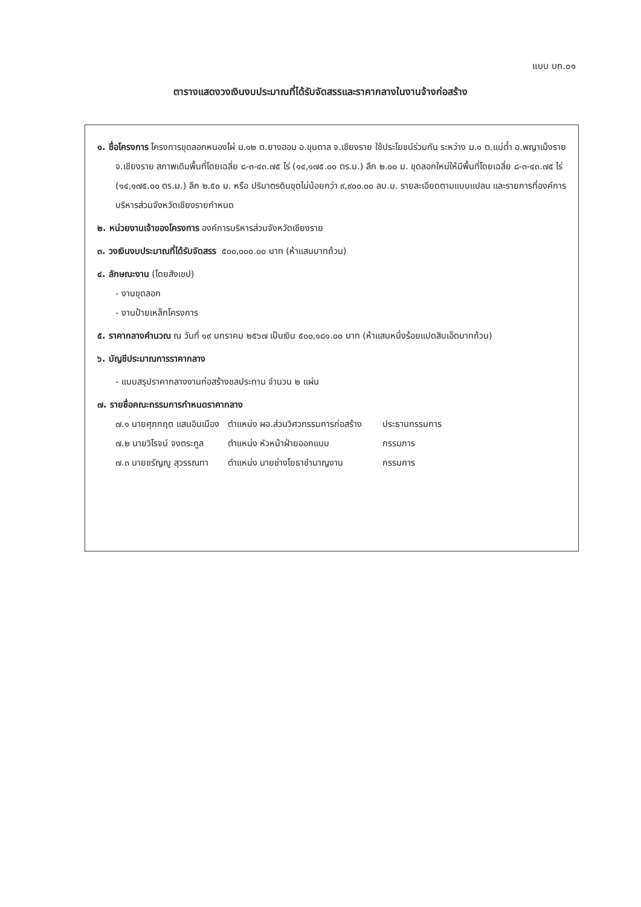แบบ บก.๐๑
ตารางแสดงวงเงินงบประมาณที่ได้รับจัดสรรและราคากลางในงานจ้างก่อสร้าง
๑. ชื่อโครงการ โครงการขุดลอกหนองไผ่ ม.๑๒ ต.ยางฮอม อ.ขุนตาล จ.เชียงราย ใช้ประโยชน์ร่วมกัน ระหว่าง ม.๑ ต.แม่ต๋ำ อ.พญาเม็งราย จ.เชียงราย สภาพเดิมพื้นที่โดยเฉลี่ย ๘-๓-๔๓.๗๕ ไร่ (๑๔,๑๗๕.๐๐ ตร.ม.) ลึก ๒.๐๐ ม. ขุดลอกใหม่ให้มีพื้นที่โดยเฉลี่ย ๘-๓-๔๓.๗๕ ไร่ (๑๔,๑๗๕.๐๐ ตร.ม.) ลึก ๒.๕๐ ม. หรือ ปริมาตรดินขุดไม่น้อยกว่า ๙,๙๐๐.๐๐ ลบ.ม. รายละเอียดตามแบบแปลน และรายการที่องค์การบริหารส่วนจังหวัดเชียงรายกำหนด
๒. หน่วยงานเจ้าของโครงการ องค์การบริหารส่วนจังหวัดเชียงราย
๓. วงเงินงบประมาณที่ได้รับจัดสรร ๕๐๐,๐๐๐.๐๐ บาท (ห้าแสนบาทถ้วน)
๔. ลักษณะงาน (โดยสังเขป)
- งานขุดลอก
- งานป้ายเหล็กโครงการ
๕. ราคากลางคำนวณ ณ วันที่ ๑๙ มกราคม ๒๕๖๗ เป็นเงิน ๕๐๐,๑๘๑.๐๐ บาท (ห้าแสนหนึ่งร้อยแปดสิบเอ็ดบาทถ้วน)
๖. บัญชีประมาณการราคากลาง
- แบบสรุปราคากลางงานก่อสร้างชลประทาน จำนวน ๒ แผ่น
๗. รายชื่อคณะกรรมการกำหนดราคากลาง
| ๗.๑ นายศุภกฤต แสนอินเมือง | ตำแหน่ง ผอ.ส่วนวิศวกรรมการก่อสร้าง | ประธานกรรมการ |
| ๗.๒ นายวิโรจน์ จงตระกูล | ตำแหน่ง หัวหน้าฝ่ายออกแบบ | กรรมการ |
| ๗.๓ นายชรัญญู สุวรรณทา | ตำแหน่ง นายช่างโยธาชำนาญงาน | กรรมการ |